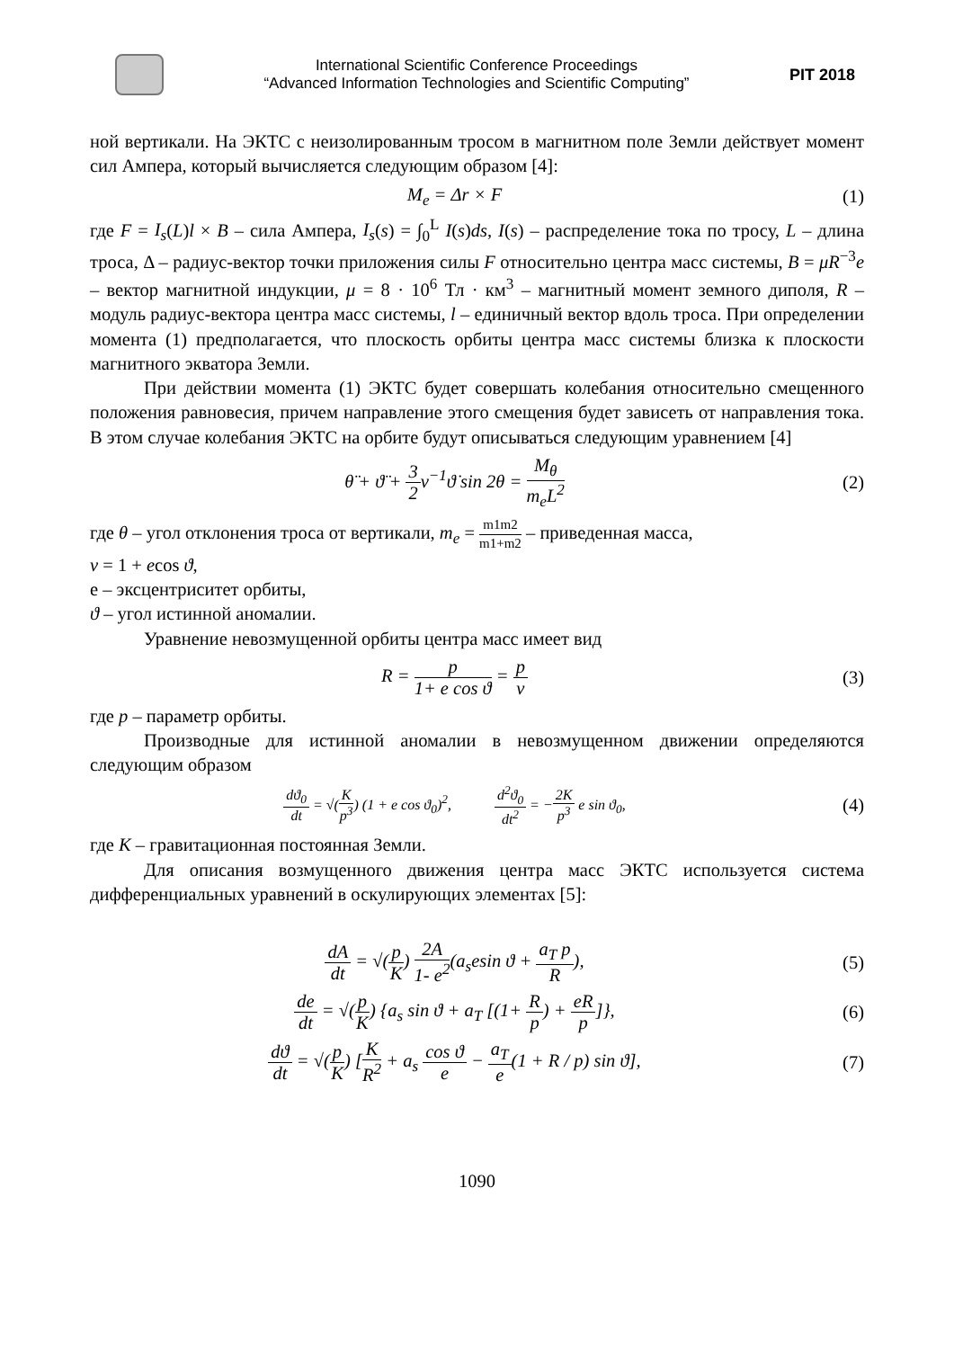International Scientific Conference Proceedings
“Advanced Information Technologies and Scientific Computing”
PIT 2018
ной вертикали. На ЭКТС с неизолированным тросом в магнитном поле Земли действует момент сил Ампера, который вычисляется следующим образом [4]:
M<sub>e</sub> = Δr × F (1)
где F = I<sub>s</sub>(L)l × B – сила Ампера, I<sub>s</sub>(s) = ∫<sub>0</sub><sup>L</sup> I(s)ds, I(s) – распределение тока по тросу, L – длина троса, Δ – радиус-вектор точки приложения силы F относительно центра масс системы, B = μR<sup>−3</sup>e – вектор магнитной индукции, μ = 8 · 10<sup>6</sup> Тл · км<sup>3</sup> – магнитный момент земного диполя, R – модуль радиус-вектора центра масс системы, l – единичный вектор вдоль троса. При определении момента (1) предполагается, что плоскость орбиты центра масс системы близка к плоскости магнитного экватора Земли.
При действии момента (1) ЭКТС будет совершать колебания относительно смещенного положения равновесия, причем направление этого смещения будет зависеть от направления тока. В этом случае колебания ЭКТС на орбите будут описываться следующим уравнением [4]
θ̈ + ϑ̈ + 3 2ν<sup>−1</sup>ϑ̇ sin 2θ = M<sub>θ</sub> m<sub>e</sub>L<sup>2</sup>
(2)
где θ – угол отклонения троса от вертикали, m<sub>e</sub> = m1m2 m1+m2 – приведенная масса,
ν = 1 + ecos ϑ,
e – эксцентриситет орбиты,
ϑ – угол истинной аномалии.
Уравнение невозмущенной орбиты центра масс имеет вид
R = p 1+ e cos ϑ = p ν (3)
где p – параметр орбиты.
Производные для истинной аномалии в невозмущенном движении определяются следующим образом
dϑ<sub>0</sub> dt = √(K p<sup>3</sup>) (1 + e cos ϑ<sub>0</sub>)<sup>2</sup>, d<sup>2</sup>ϑ<sub>0</sub> dt<sup>2</sup> = −2K p<sup>3</sup> e sin ϑ<sub>0</sub>,
(4)
где K – гравитационная постоянная Земли.
Для описания возмущенного движения центра масс ЭКТС используется система дифференциальных уравнений в оскулирующих элементах [5]:
dA dt = √(p K) 2A 1- e<sup>2</sup>(a<sub>s</sub>esin ϑ + a<sub>T</sub> p R),
(5)
de dt = √(p K) {a<sub>s</sub> sin ϑ + a<sub>T</sub> [(1+ R p) + eR p]},
(6)
dϑ dt = √(p K) [K R<sup>2</sup> + a<sub>s</sub> cos ϑ e − a<sub>T</sub> e(1 + R / p) sin ϑ],
(7)
1090